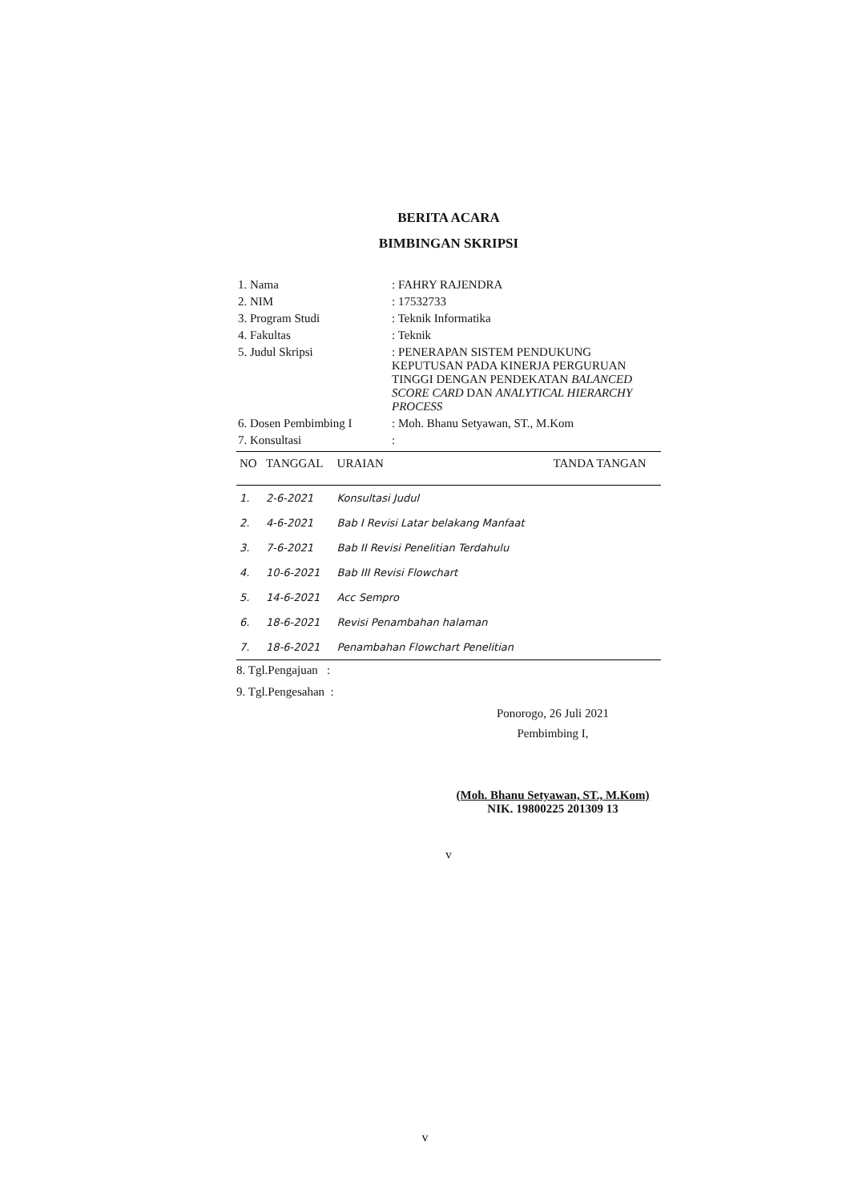BERITA ACARA
BIMBINGAN SKRIPSI
| 1. Nama | : FAHRY RAJENDRA |
| 2. NIM | : 17532733 |
| 3. Program Studi | : Teknik Informatika |
| 4. Fakultas | : Teknik |
| 5. Judul Skripsi | : PENERAPAN SISTEM PENDUKUNG KEPUTUSAN PADA KINERJA PERGURUAN TINGGI DENGAN PENDEKATAN BALANCED SCORE CARD DAN ANALYTICAL HIERARCHY PROCESS |
| 6. Dosen Pembimbing I | : Moh. Bhanu Setyawan, ST., M.Kom |
| 7. Konsultasi | : |
| NO | TANGGAL | URAIAN | TANDA TANGAN |
| --- | --- | --- | --- |
| 1. | 2-6-2021 | Konsultasi Judul | |
| 2. | 4-6-2021 | Bab I Revisi Latar belakang Manfaat | |
| 3. | 7-6-2021 | Bab II Revisi Penelitian Terdahulu | |
| 4. | 10-6-2021 | Bab III Revisi Flowchart | |
| 5. | 14-6-2021 | Acc Sempro | |
| 6. | 18-6-2021 | Revisi Penambahan halaman | |
| 7. | 18-6-2021 | Penambahan Flowchart Penelitian | |
8. Tgl.Pengajuan :
9. Tgl.Pengesahan :
Ponorogo, 26 Juli 2021
Pembimbing I,
(Moh. Bhanu Setyawan, ST., M.Kom)
NIK. 19800225 201309 13
v
v